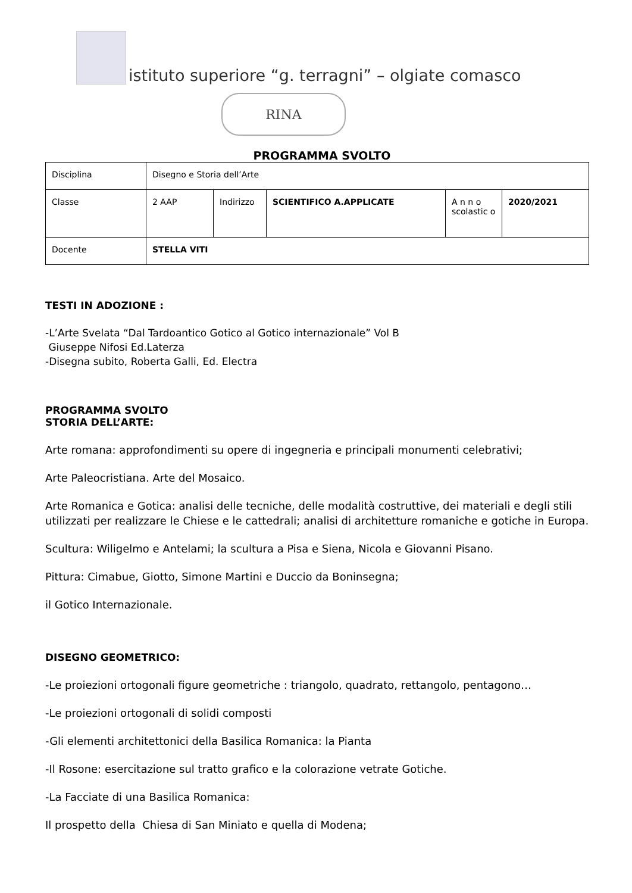istituto superiore “g. terragni” – olgiate comasco
RINA
PROGRAMMA SVOLTO
| Disciplina | Disegno e Storia dell’Arte | | | | |
| Classe | 2 AAP | Indirizzo | SCIENTIFICO A.APPLICATE | A n n o scolastic o | 2020/2021 |
| Docente | STELLA VITI | | | | |
TESTI IN ADOZIONE :
-L’Arte Svelata “Dal Tardoantico Gotico al Gotico internazionale” Vol B
Giuseppe Nifosi Ed.Laterza
-Disegna subito, Roberta Galli, Ed. Electra
PROGRAMMA SVOLTO
STORIA DELL’ARTE:
Arte romana: approfondimenti su opere di ingegneria e principali monumenti celebrativi;
Arte Paleocristiana. Arte del Mosaico.
Arte Romanica e Gotica: analisi delle tecniche, delle modalità costruttive, dei materiali e degli stili utilizzati per realizzare le Chiese e le cattedrali; analisi di architetture romaniche e gotiche in Europa.
Scultura: Wiligelmo e Antelami; la scultura a Pisa e Siena, Nicola e Giovanni Pisano.
Pittura: Cimabue, Giotto, Simone Martini e Duccio da Boninsegna;
il Gotico Internazionale.
DISEGNO GEOMETRICO:
-Le proiezioni ortogonali figure geometriche : triangolo, quadrato, rettangolo, pentagono…
-Le proiezioni ortogonali di solidi composti
-Gli elementi architettonici della Basilica Romanica: la Pianta
-Il Rosone: esercitazione sul tratto grafico e la colorazione vetrate Gotiche.
-La Facciate di una Basilica Romanica:
Il prospetto della Chiesa di San Miniato e quella di Modena;